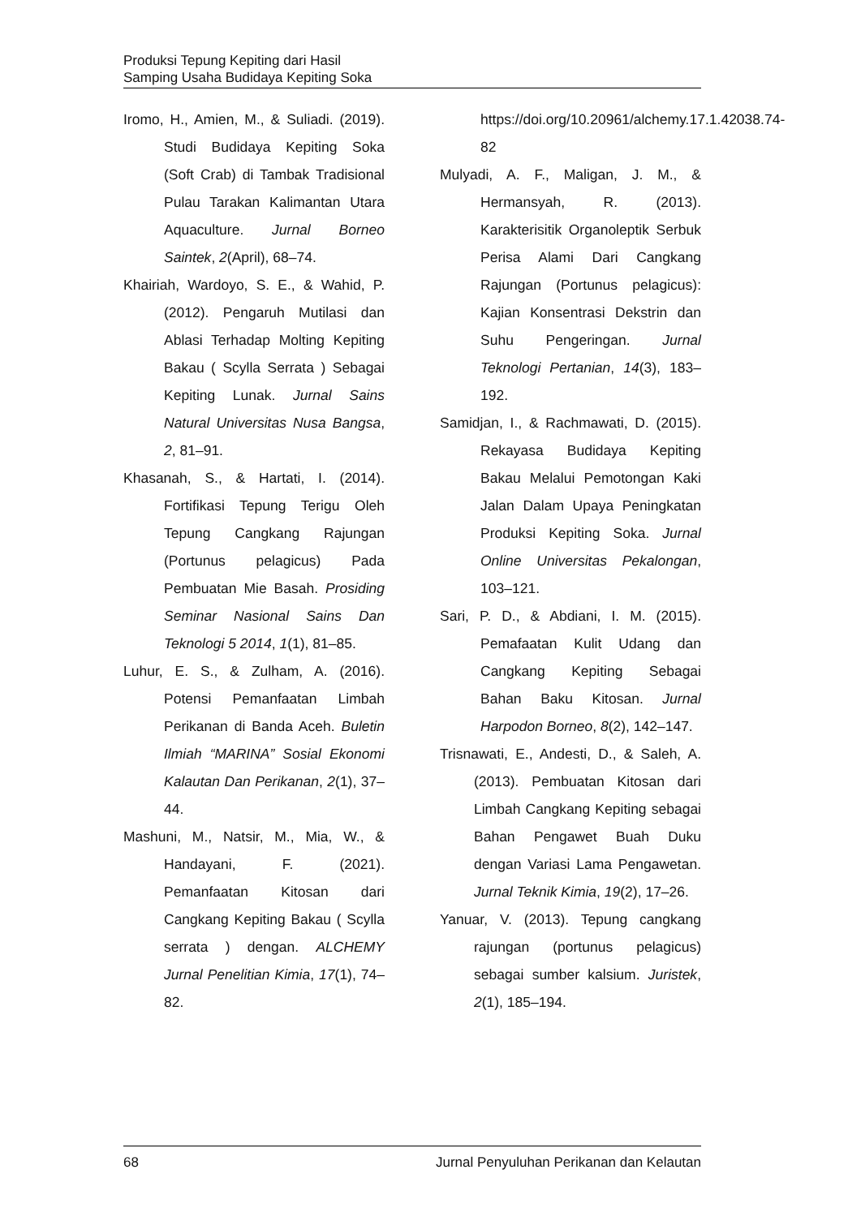Produksi Tepung Kepiting dari Hasil
Samping Usaha Budidaya Kepiting Soka
Iromo, H., Amien, M., & Suliadi. (2019). Studi Budidaya Kepiting Soka (Soft Crab) di Tambak Tradisional Pulau Tarakan Kalimantan Utara Aquaculture. Jurnal Borneo Saintek, 2(April), 68–74.
Khairiah, Wardoyo, S. E., & Wahid, P. (2012). Pengaruh Mutilasi dan Ablasi Terhadap Molting Kepiting Bakau ( Scylla Serrata ) Sebagai Kepiting Lunak. Jurnal Sains Natural Universitas Nusa Bangsa, 2, 81–91.
Khasanah, S., & Hartati, I. (2014). Fortifikasi Tepung Terigu Oleh Tepung Cangkang Rajungan (Portunus pelagicus) Pada Pembuatan Mie Basah. Prosiding Seminar Nasional Sains Dan Teknologi 5 2014, 1(1), 81–85.
Luhur, E. S., & Zulham, A. (2016). Potensi Pemanfaatan Limbah Perikanan di Banda Aceh. Buletin Ilmiah “MARINA” Sosial Ekonomi Kalautan Dan Perikanan, 2(1), 37–44.
Mashuni, M., Natsir, M., Mia, W., & Handayani, F. (2021). Pemanfaatan Kitosan dari Cangkang Kepiting Bakau ( Scylla serrata ) dengan. ALCHEMY Jurnal Penelitian Kimia, 17(1), 74–82.
https://doi.org/10.20961/alchemy.17.1.42038.74-82
Mulyadi, A. F., Maligan, J. M., & Hermansyah, R. (2013). Karakterisitik Organoleptik Serbuk Perisa Alami Dari Cangkang Rajungan (Portunus pelagicus): Kajian Konsentrasi Dekstrin dan Suhu Pengeringan. Jurnal Teknologi Pertanian, 14(3), 183–192.
Samidjan, I., & Rachmawati, D. (2015). Rekayasa Budidaya Kepiting Bakau Melalui Pemotongan Kaki Jalan Dalam Upaya Peningkatan Produksi Kepiting Soka. Jurnal Online Universitas Pekalongan, 103–121.
Sari, P. D., & Abdiani, I. M. (2015). Pemafaatan Kulit Udang dan Cangkang Kepiting Sebagai Bahan Baku Kitosan. Jurnal Harpodon Borneo, 8(2), 142–147.
Trisnawati, E., Andesti, D., & Saleh, A. (2013). Pembuatan Kitosan dari Limbah Cangkang Kepiting sebagai Bahan Pengawet Buah Duku dengan Variasi Lama Pengawetan. Jurnal Teknik Kimia, 19(2), 17–26.
Yanuar, V. (2013). Tepung cangkang rajungan (portunus pelagicus) sebagai sumber kalsium. Juristek, 2(1), 185–194.
68 Jurnal Penyuluhan Perikanan dan Kelautan